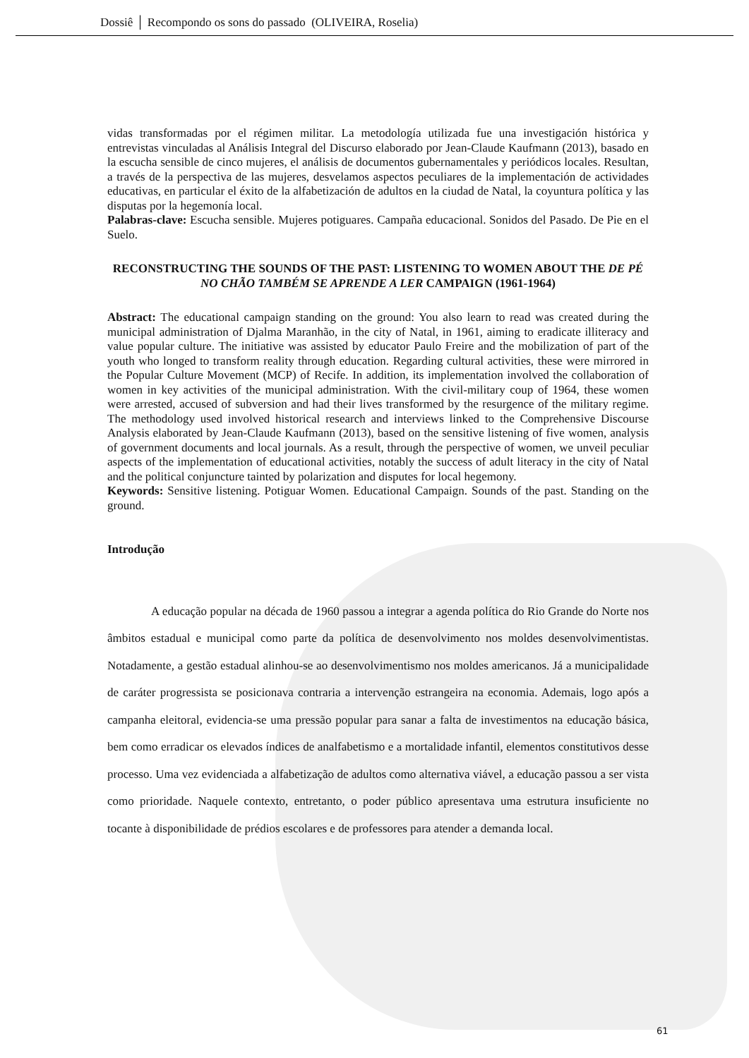Dossiê │ Recompondo os sons do passado (OLIVEIRA, Roselia)
vidas transformadas por el régimen militar. La metodología utilizada fue una investigación histórica y entrevistas vinculadas al Análisis Integral del Discurso elaborado por Jean-Claude Kaufmann (2013), basado en la escucha sensible de cinco mujeres, el análisis de documentos gubernamentales y periódicos locales. Resultan, a través de la perspectiva de las mujeres, desvelamos aspectos peculiares de la implementación de actividades educativas, en particular el éxito de la alfabetización de adultos en la ciudad de Natal, la coyuntura política y las disputas por la hegemonía local.
Palabras-clave: Escucha sensible. Mujeres potiguares. Campaña educacional. Sonidos del Pasado. De Pie en el Suelo.
RECONSTRUCTING THE SOUNDS OF THE PAST: LISTENING TO WOMEN ABOUT THE DE PÉ NO CHÃO TAMBÉM SE APRENDE A LER CAMPAIGN (1961-1964)
Abstract: The educational campaign standing on the ground: You also learn to read was created during the municipal administration of Djalma Maranhão, in the city of Natal, in 1961, aiming to eradicate illiteracy and value popular culture. The initiative was assisted by educator Paulo Freire and the mobilization of part of the youth who longed to transform reality through education. Regarding cultural activities, these were mirrored in the Popular Culture Movement (MCP) of Recife. In addition, its implementation involved the collaboration of women in key activities of the municipal administration. With the civil-military coup of 1964, these women were arrested, accused of subversion and had their lives transformed by the resurgence of the military regime. The methodology used involved historical research and interviews linked to the Comprehensive Discourse Analysis elaborated by Jean-Claude Kaufmann (2013), based on the sensitive listening of five women, analysis of government documents and local journals. As a result, through the perspective of women, we unveil peculiar aspects of the implementation of educational activities, notably the success of adult literacy in the city of Natal and the political conjuncture tainted by polarization and disputes for local hegemony.
Keywords: Sensitive listening. Potiguar Women. Educational Campaign. Sounds of the past. Standing on the ground.
Introdução
A educação popular na década de 1960 passou a integrar a agenda política do Rio Grande do Norte nos âmbitos estadual e municipal como parte da política de desenvolvimento nos moldes desenvolvimentistas. Notadamente, a gestão estadual alinhou-se ao desenvolvimentismo nos moldes americanos. Já a municipalidade de caráter progressista se posicionava contraria a intervenção estrangeira na economia. Ademais, logo após a campanha eleitoral, evidencia-se uma pressão popular para sanar a falta de investimentos na educação básica, bem como erradicar os elevados índices de analfabetismo e a mortalidade infantil, elementos constitutivos desse processo. Uma vez evidenciada a alfabetização de adultos como alternativa viável, a educação passou a ser vista como prioridade. Naquele contexto, entretanto, o poder público apresentava uma estrutura insuficiente no tocante à disponibilidade de prédios escolares e de professores para atender a demanda local.
61